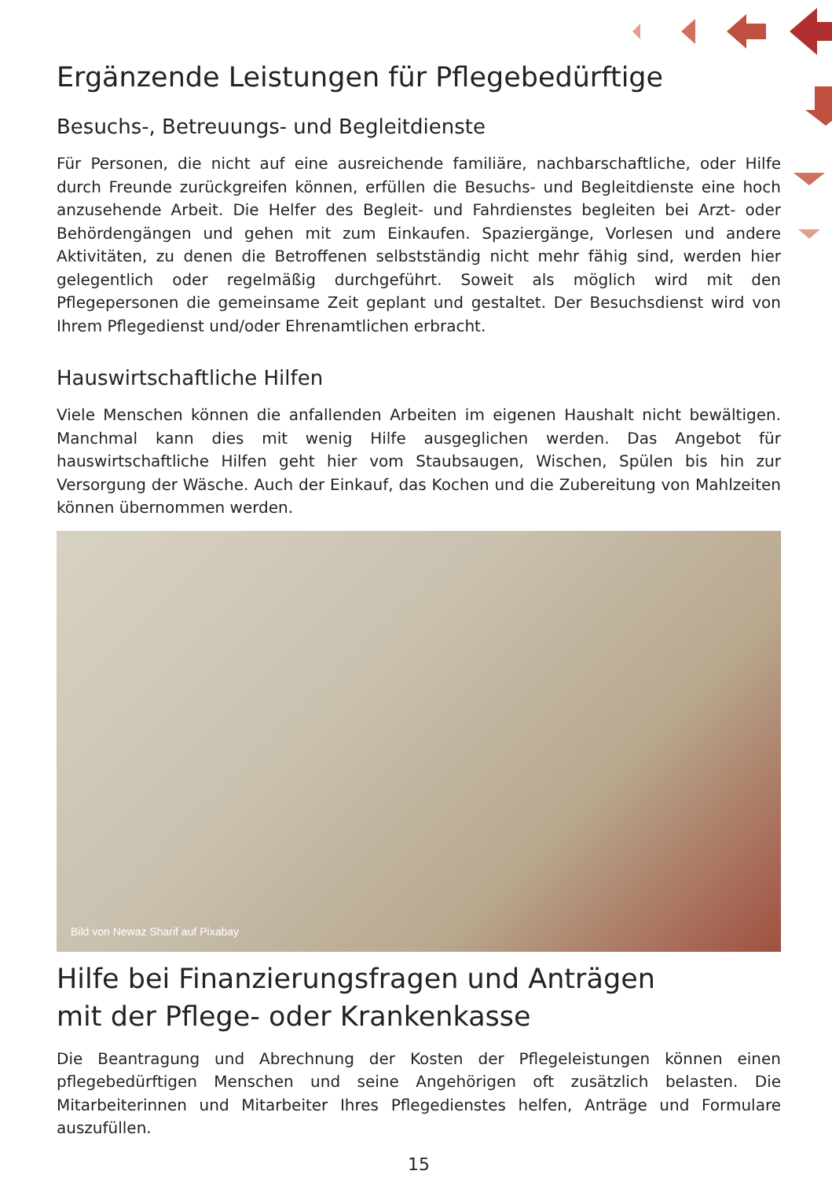Ergänzende Leistungen für Pflegebedürftige
Besuchs-, Betreuungs- und Begleitdienste
Für Personen, die nicht auf eine ausreichende familiäre, nachbarschaftliche, oder Hilfe durch Freunde zurückgreifen können, erfüllen die Besuchs- und Begleitdienste eine hoch anzusehende Arbeit. Die Helfer des Begleit- und Fahrdienstes begleiten bei Arzt- oder Behördengängen und gehen mit zum Einkaufen. Spaziergänge, Vorlesen und andere Aktivitäten, zu denen die Betroffenen selbstständig nicht mehr fähig sind, werden hier gelegentlich oder regelmäßig durchgeführt. Soweit als möglich wird mit den Pflegepersonen die gemeinsame Zeit geplant und gestaltet. Der Besuchsdienst wird von Ihrem Pflegedienst und/oder Ehrenamtlichen erbracht.
Hauswirtschaftliche Hilfen
Viele Menschen können die anfallenden Arbeiten im eigenen Haushalt nicht bewältigen. Manchmal kann dies mit wenig Hilfe ausgeglichen werden. Das Angebot für hauswirtschaftliche Hilfen geht hier vom Staubsaugen, Wischen, Spülen bis hin zur Versorgung der Wäsche. Auch der Einkauf, das Kochen und die Zubereitung von Mahlzeiten können übernommen werden.
Bild von Newaz Sharif auf Pixabay
Hilfe bei Finanzierungsfragen und Anträgen
mit der Pflege- oder Krankenkasse
Die Beantragung und Abrechnung der Kosten der Pflegeleistungen können einen pflegebedürftigen Menschen und seine Angehörigen oft zusätzlich belasten. Die Mitarbeiterinnen und Mitarbeiter Ihres Pflegedienstes helfen, Anträge und Formulare auszufüllen.
15